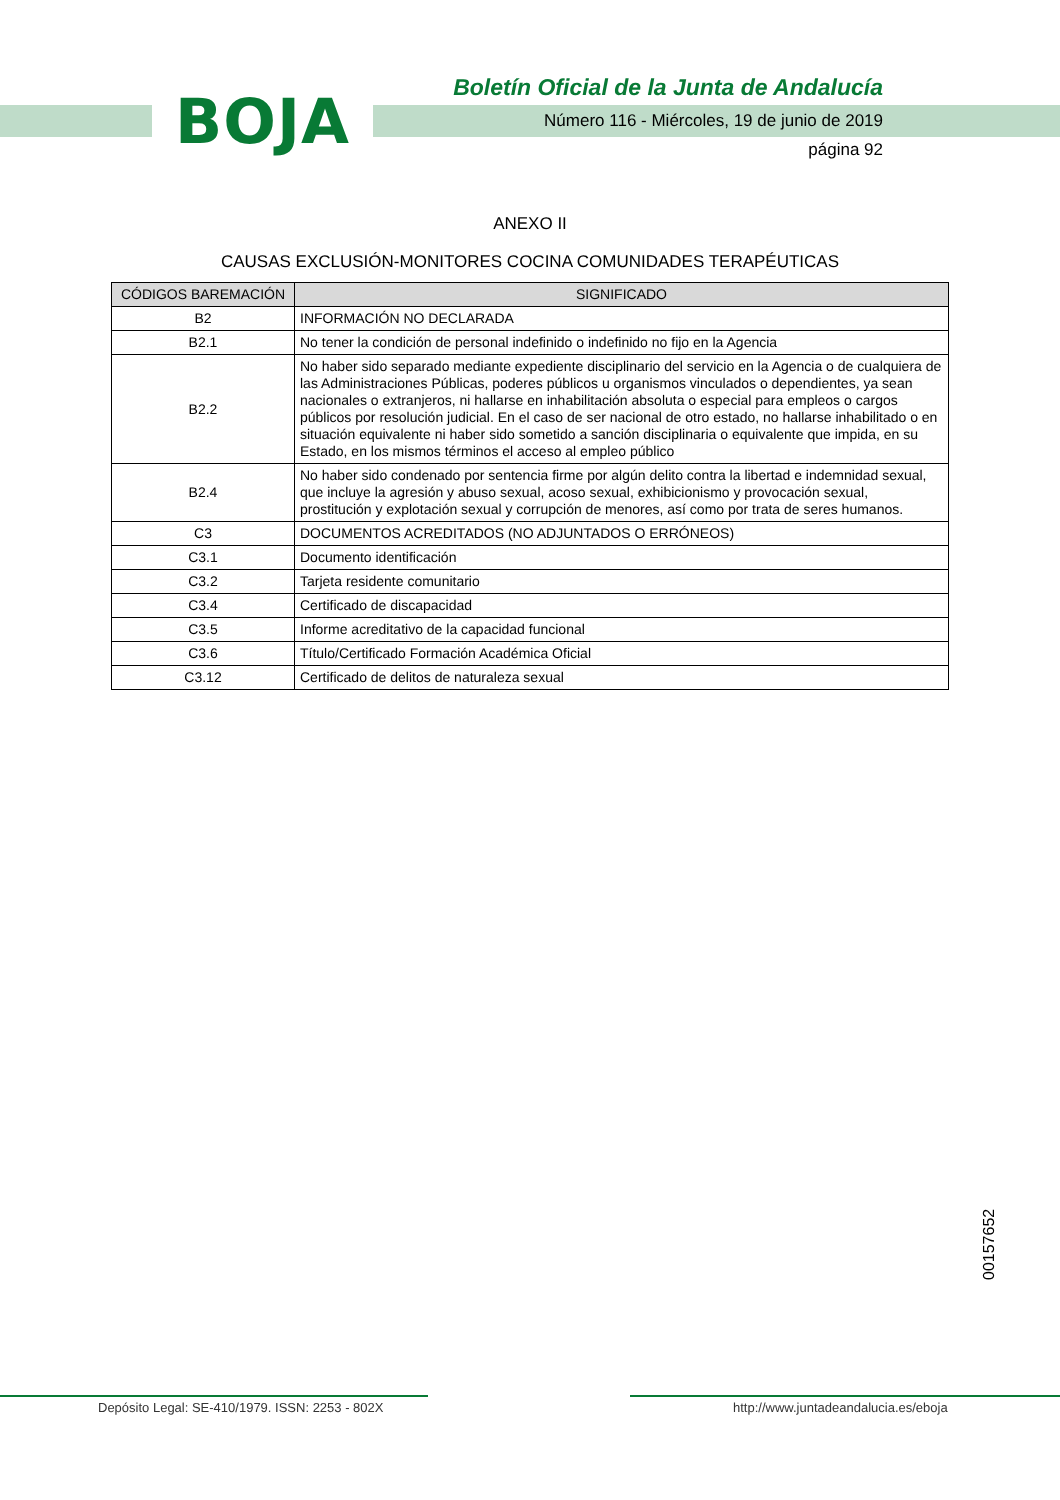BOJA
Boletín Oficial de la Junta de Andalucía
Número 116 - Miércoles, 19 de junio de 2019
página 92
ANEXO II
CAUSAS EXCLUSIÓN-MONITORES COCINA COMUNIDADES TERAPÉUTICAS
| CÓDIGOS BAREMACIÓN | SIGNIFICADO |
| --- | --- |
| B2 | INFORMACIÓN NO DECLARADA |
| B2.1 | No tener la condición de personal indefinido o indefinido no fijo en la Agencia |
| B2.2 | No haber sido separado mediante expediente disciplinario del servicio en la Agencia o de cualquiera de las Administraciones Públicas, poderes públicos u organismos vinculados o dependientes, ya sean nacionales o extranjeros, ni hallarse en inhabilitación absoluta o especial para empleos o cargos públicos por resolución judicial. En el caso de ser nacional de otro estado, no hallarse inhabilitado o en situación equivalente ni haber sido sometido a sanción disciplinaria o equivalente que impida, en su Estado, en los mismos términos el acceso al empleo público |
| B2.4 | No haber sido condenado por sentencia firme por algún delito contra la libertad e indemnidad sexual, que incluye la agresión y abuso sexual, acoso sexual, exhibicionismo y provocación sexual, prostitución y explotación sexual y corrupción de menores, así como por trata de seres humanos. |
| C3 | DOCUMENTOS ACREDITADOS (NO ADJUNTADOS O ERRÓNEOS) |
| C3.1 | Documento identificación |
| C3.2 | Tarjeta residente comunitario |
| C3.4 | Certificado de discapacidad |
| C3.5 | Informe acreditativo de la capacidad funcional |
| C3.6 | Título/Certificado Formación Académica Oficial |
| C3.12 | Certificado de delitos de naturaleza sexual |
00157652
Depósito Legal: SE-410/1979. ISSN: 2253 - 802X
http://www.juntadeandalucia.es/eboja